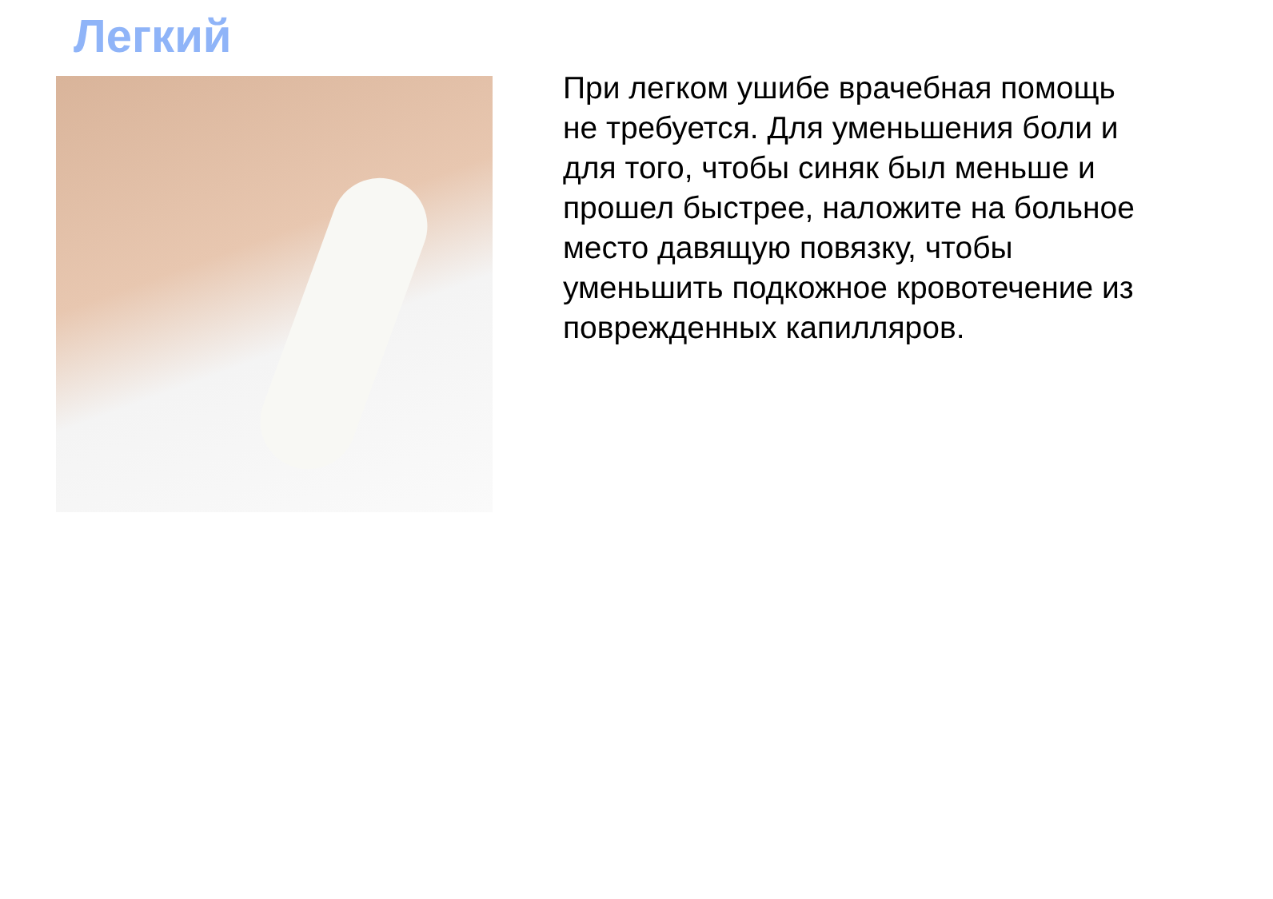Легкий
При легком ушибе врачебная помощь не требуется. Для уменьшения боли и для того, чтобы синяк был меньше и прошел быстрее, наложите на больное место давящую повязку, чтобы уменьшить подкожное кровотечение из поврежденных капилляров.